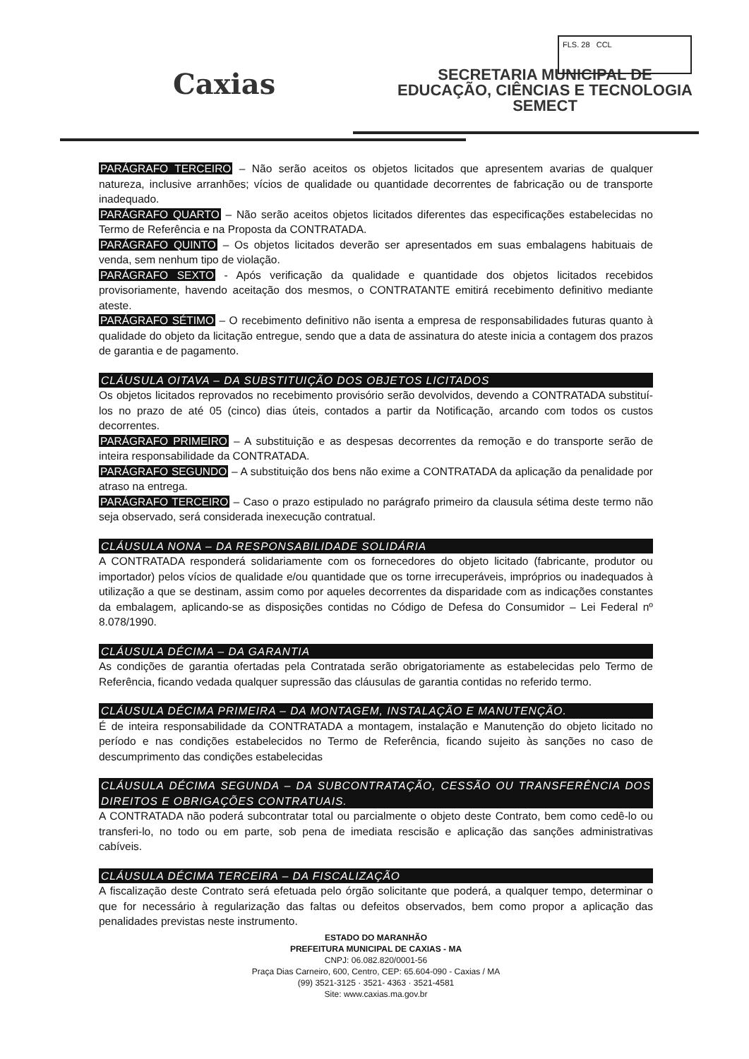FLS. 28 CCL
Caxias
SECRETARIA MUNICIPAL DE
EDUCAÇÃO, CIÊNCIAS E TECNOLOGIA
SEMECT
PARÁGRAFO TERCEIRO – Não serão aceitos os objetos licitados que apresentem avarias de qualquer natureza, inclusive arranhões; vícios de qualidade ou quantidade decorrentes de fabricação ou de transporte inadequado.
PARÁGRAFO QUARTO – Não serão aceitos objetos licitados diferentes das especificações estabelecidas no Termo de Referência e na Proposta da CONTRATADA.
PARÁGRAFO QUINTO – Os objetos licitados deverão ser apresentados em suas embalagens habituais de venda, sem nenhum tipo de violação.
PARÁGRAFO SEXTO - Após verificação da qualidade e quantidade dos objetos licitados recebidos provisoriamente, havendo aceitação dos mesmos, o CONTRATANTE emitirá recebimento definitivo mediante ateste.
PARÁGRAFO SÉTIMO – O recebimento definitivo não isenta a empresa de responsabilidades futuras quanto à qualidade do objeto da licitação entregue, sendo que a data de assinatura do ateste inicia a contagem dos prazos de garantia e de pagamento.
CLÁUSULA OITAVA – DA SUBSTITUIÇÃO DOS OBJETOS LICITADOS
Os objetos licitados reprovados no recebimento provisório serão devolvidos, devendo a CONTRATADA substituí-los no prazo de até 05 (cinco) dias úteis, contados a partir da Notificação, arcando com todos os custos decorrentes.
PARÁGRAFO PRIMEIRO – A substituição e as despesas decorrentes da remoção e do transporte serão de inteira responsabilidade da CONTRATADA.
PARÁGRAFO SEGUNDO – A substituição dos bens não exime a CONTRATADA da aplicação da penalidade por atraso na entrega.
PARÁGRAFO TERCEIRO – Caso o prazo estipulado no parágrafo primeiro da clausula sétima deste termo não seja observado, será considerada inexecução contratual.
CLÁUSULA NONA – DA RESPONSABILIDADE SOLIDÁRIA
A CONTRATADA responderá solidariamente com os fornecedores do objeto licitado (fabricante, produtor ou importador) pelos vícios de qualidade e/ou quantidade que os torne irrecuperáveis, impróprios ou inadequados à utilização a que se destinam, assim como por aqueles decorrentes da disparidade com as indicações constantes da embalagem, aplicando-se as disposições contidas no Código de Defesa do Consumidor – Lei Federal nº 8.078/1990.
CLÁUSULA DÉCIMA – DA GARANTIA
As condições de garantia ofertadas pela Contratada serão obrigatoriamente as estabelecidas pelo Termo de Referência, ficando vedada qualquer supressão das cláusulas de garantia contidas no referido termo.
CLÁUSULA DÉCIMA PRIMEIRA – DA MONTAGEM, INSTALAÇÃO E MANUTENÇÃO.
É de inteira responsabilidade da CONTRATADA a montagem, instalação e Manutenção do objeto licitado no período e nas condições estabelecidos no Termo de Referência, ficando sujeito às sanções no caso de descumprimento das condições estabelecidas
CLÁUSULA DÉCIMA SEGUNDA – DA SUBCONTRATAÇÃO, CESSÃO OU TRANSFERÊNCIA DOS DIREITOS E OBRIGAÇÕES CONTRATUAIS.
A CONTRATADA não poderá subcontratar total ou parcialmente o objeto deste Contrato, bem como cedê-lo ou transferi-lo, no todo ou em parte, sob pena de imediata rescisão e aplicação das sanções administrativas cabíveis.
CLÁUSULA DÉCIMA TERCEIRA – DA FISCALIZAÇÃO
A fiscalização deste Contrato será efetuada pelo órgão solicitante que poderá, a qualquer tempo, determinar o que for necessário à regularização das faltas ou defeitos observados, bem como propor a aplicação das penalidades previstas neste instrumento.
ESTADO DO MARANHÃO
PREFEITURA MUNICIPAL DE CAXIAS - MA
CNPJ: 06.082.820/0001-56
Praça Dias Carneiro, 600, Centro, CEP: 65.604-090 - Caxias / MA
(99) 3521-3125 · 3521- 4363 · 3521-4581
Site: www.caxias.ma.gov.br